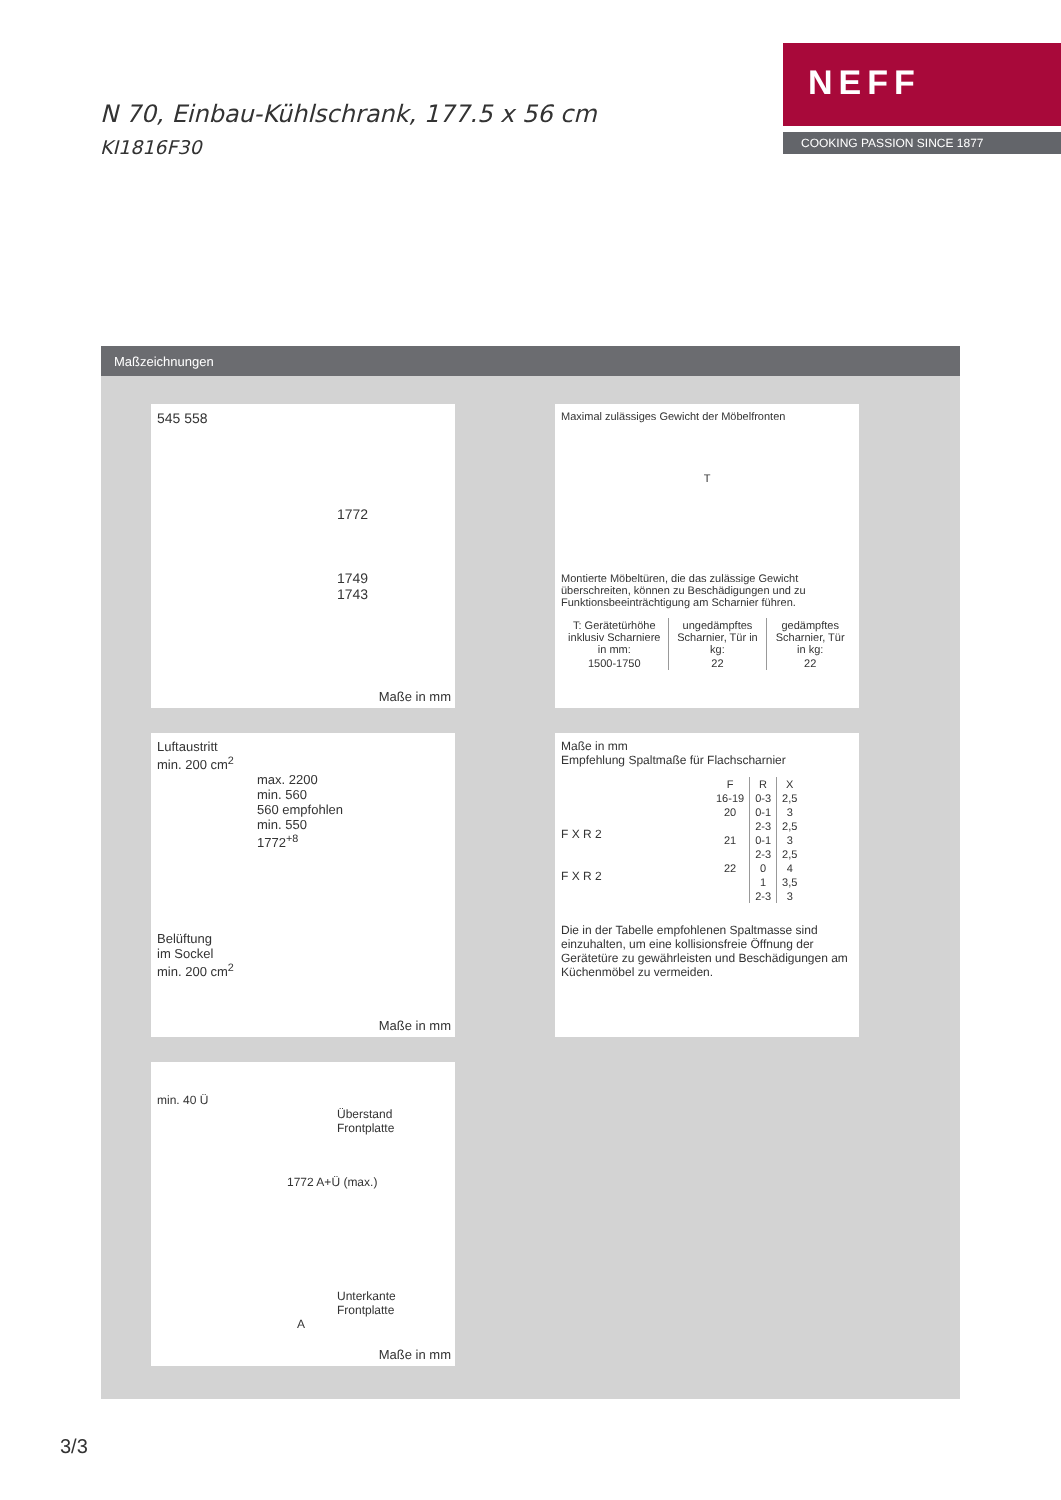N 70, Einbau-Kühlschrank, 177.5 x 56 cm
KI1816F30
NEFF
COOKING PASSION SINCE 1877
Maßzeichnungen
545 558
1772
1749
1743
Maße in mm
Maximal zulässiges Gewicht der Möbelfronten
T
Montierte Möbeltüren, die das zulässige Gewicht überschreiten, können zu Beschädigungen und zu Funktionsbeeinträchtigung am Scharnier führen.
| T: Gerätetürhöhe inklusiv Scharniere in mm: | ungedämpftes Scharnier, Tür in kg: | gedämpftes Scharnier, Tür in kg: |
| --- | --- | --- |
| 1500-1750 | 22 | 22 |
Luftaustritt
min. 200 cm<sup>2</sup>
max. 2200
min. 560
560 empfohlen
min. 550
1772<sup>+8</sup>
Belüftung
im Sockel
min. 200 cm<sup>2</sup>
Maße in mm
Maße in mm
Empfehlung Spaltmaße für Flachscharnier
F X R 2
F X R 2
| F | R | X |
| --- | --- | --- |
| 16-19 | 0-3 | 2,5 |
| 20 | 0-1 | 3 |
| | 2-3 | 2,5 |
| 21 | 0-1 | 3 |
| | 2-3 | 2,5 |
| 22 | 0 | 4 |
| | 1 | 3,5 |
| | 2-3 | 3 |
Die in der Tabelle empfohlenen Spaltmasse sind einzuhalten, um eine kollisionsfreie Öffnung der Gerätetüre zu gewährleisten und Beschädigungen am Küchenmöbel zu vermeiden.
min. 40 Ü
Überstand
Frontplatte
1772 A+Ü (max.)
Unterkante
Frontplatte
A
Maße in mm
3/3